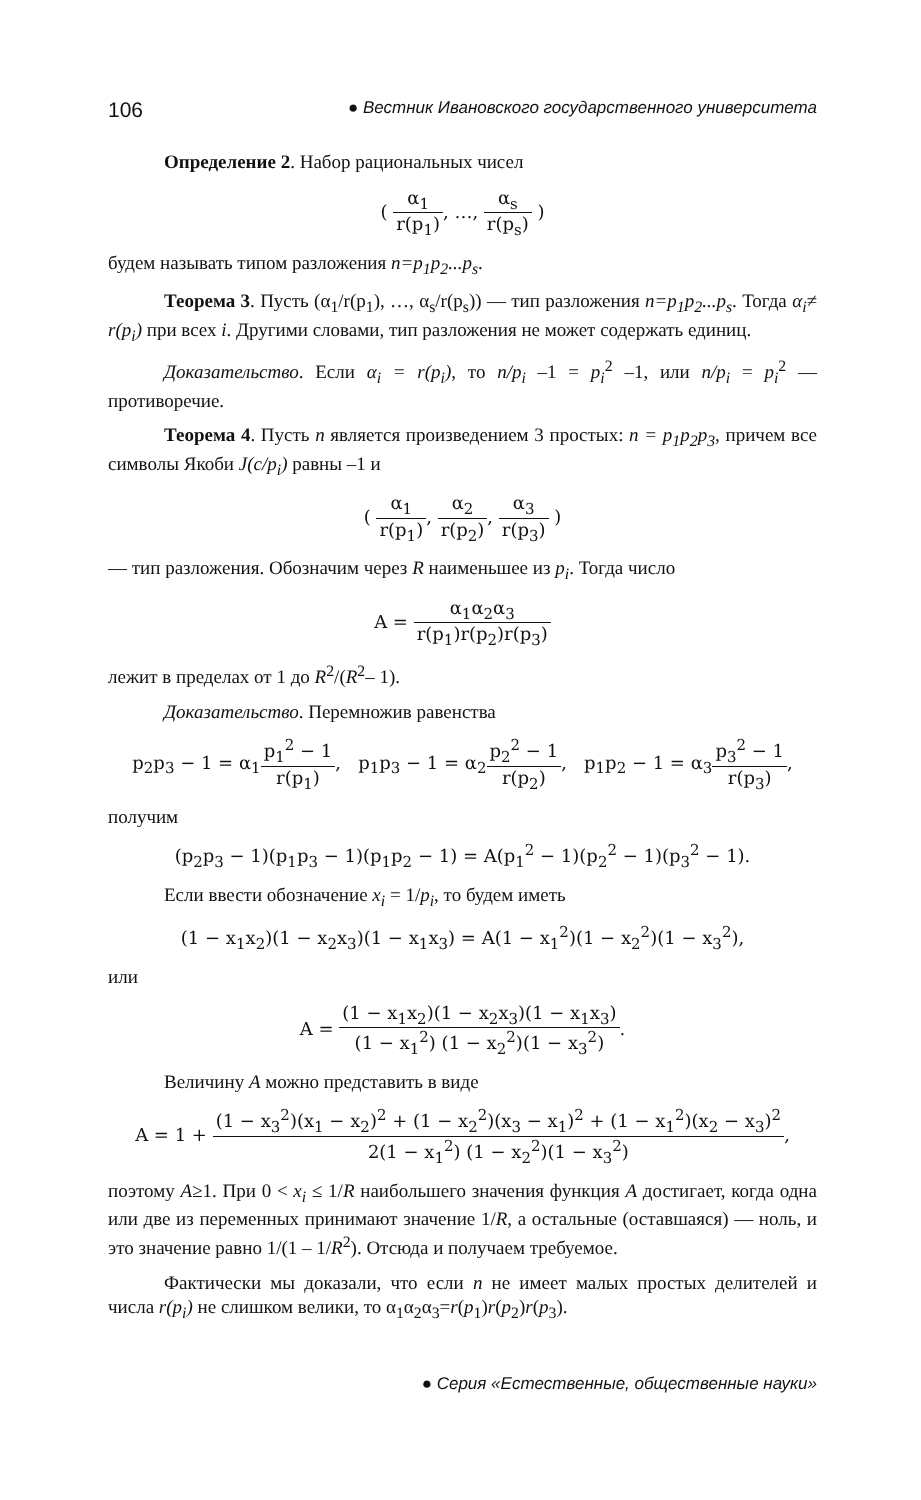106 ● Вестник Ивановского государственного университета
Определение 2. Набор рациональных чисел
( α<sub>1</sub> r(p<sub>1</sub>), …, α<sub>s</sub> r(p<sub>s</sub>) )
будем называть типом разложения n=p<sub>1</sub>p<sub>2</sub>...p<sub>s</sub>.
Теорема 3. Пусть (α<sub>1</sub>/r(p<sub>1</sub>), …, α<sub>s</sub>/r(p<sub>s</sub>)) — тип разложения n=p<sub>1</sub>p<sub>2</sub>...p<sub>s</sub>. Тогда α<sub>i</sub>≠ r(p<sub>i</sub>) при всех i. Другими словами, тип разложения не может содержать единиц.
Доказательство. Если α<sub>i</sub> = r(p<sub>i</sub>), то n/p<sub>i</sub> –1 = p<sub>i</sub><sup>2</sup> –1, или n/p<sub>i</sub> = p<sub>i</sub><sup>2</sup> — противоречие.
Теорема 4. Пусть n является произведением 3 простых: n = p<sub>1</sub>p<sub>2</sub>p<sub>3</sub>, причем все символы Якоби J(c/p<sub>i</sub>) равны –1 и
( α<sub>1</sub> r(p<sub>1</sub>), α<sub>2</sub> r(p<sub>2</sub>), α<sub>3</sub> r(p<sub>3</sub>) )
— тип разложения. Обозначим через R наименьшее из p<sub>i</sub>. Тогда число
A = α<sub>1</sub>α<sub>2</sub>α<sub>3</sub> r(p<sub>1</sub>)r(p<sub>2</sub>)r(p<sub>3</sub>)
лежит в пределах от 1 до R<sup>2</sup>/(R<sup>2</sup>– 1).
Доказательство. Перемножив равенства
p<sub>2</sub>p<sub>3</sub> − 1 = α<sub>1</sub>p<sub>1</sub><sup>2</sup> − 1 r(p<sub>1</sub>), p<sub>1</sub>p<sub>3</sub> − 1 = α<sub>2</sub>p<sub>2</sub><sup>2</sup> − 1 r(p<sub>2</sub>), p<sub>1</sub>p<sub>2</sub> − 1 = α<sub>3</sub>p<sub>3</sub><sup>2</sup> − 1 r(p<sub>3</sub>),
получим
(p<sub>2</sub>p<sub>3</sub> − 1)(p<sub>1</sub>p<sub>3</sub> − 1)(p<sub>1</sub>p<sub>2</sub> − 1) = A(p<sub>1</sub><sup>2</sup> − 1)(p<sub>2</sub><sup>2</sup> − 1)(p<sub>3</sub><sup>2</sup> − 1).
Если ввести обозначение x<sub>i</sub> = 1/p<sub>i</sub>, то будем иметь
(1 − x<sub>1</sub>x<sub>2</sub>)(1 − x<sub>2</sub>x<sub>3</sub>)(1 − x<sub>1</sub>x<sub>3</sub>) = A(1 − x<sub>1</sub><sup>2</sup>)(1 − x<sub>2</sub><sup>2</sup>)(1 − x<sub>3</sub><sup>2</sup>),
или
A = (1 − x<sub>1</sub>x<sub>2</sub>)(1 − x<sub>2</sub>x<sub>3</sub>)(1 − x<sub>1</sub>x<sub>3</sub>) (1 − x<sub>1</sub><sup>2</sup>) (1 − x<sub>2</sub><sup>2</sup>)(1 − x<sub>3</sub><sup>2</sup>).
Величину A можно представить в виде
A = 1 + (1 − x<sub>3</sub><sup>2</sup>)(x<sub>1</sub> − x<sub>2</sub>)<sup>2</sup> + (1 − x<sub>2</sub><sup>2</sup>)(x<sub>3</sub> − x<sub>1</sub>)<sup>2</sup> + (1 − x<sub>1</sub><sup>2</sup>)(x<sub>2</sub> − x<sub>3</sub>)<sup>2</sup> 2(1 − x<sub>1</sub><sup>2</sup>) (1 − x<sub>2</sub><sup>2</sup>)(1 − x<sub>3</sub><sup>2</sup>),
поэтому A≥1. При 0 < x<sub>i</sub> ≤ 1/R наибольшего значения функция A достигает, когда одна или две из переменных принимают значение 1/R, а остальные (оставшаяся) — ноль, и это значение равно 1/(1 – 1/R<sup>2</sup>). Отсюда и получаем требуемое.
Фактически мы доказали, что если n не имеет малых простых делителей и числа r(p<sub>i</sub>) не слишком велики, то α<sub>1</sub>α<sub>2</sub>α<sub>3</sub>=r(p<sub>1</sub>)r(p<sub>2</sub>)r(p<sub>3</sub>).
● Серия «Естественные, общественные науки»